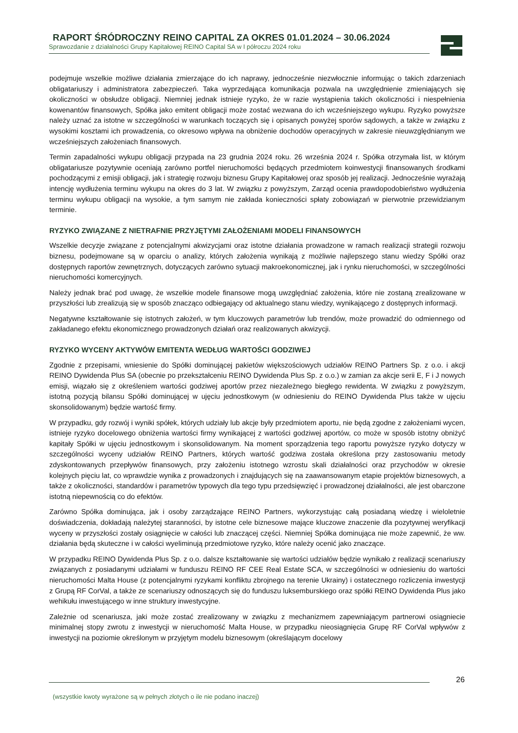RAPORT ŚRÓDROCZNY REINO CAPITAL ZA OKRES 01.01.2024 – 30.06.2024
Sprawozdanie z działalności Grupy Kapitałowej REINO Capital SA w I półroczu 2024 roku
podejmuje wszelkie możliwe działania zmierzające do ich naprawy, jednocześnie niezwłocznie informując o takich zdarzeniach obligatariuszy i administratora zabezpieczeń. Taka wyprzedająca komunikacja pozwala na uwzględnienie zmieniających się okoliczności w obsłudze obligacji. Niemniej jednak istnieje ryzyko, że w razie wystąpienia takich okoliczności i niespełnienia kowenantów finansowych, Spółka jako emitent obligacji może zostać wezwana do ich wcześniejszego wykupu. Ryzyko powyższe należy uznać za istotne w szczególności w warunkach toczących się i opisanych powyżej sporów sądowych, a także w związku z wysokimi kosztami ich prowadzenia, co okresowo wpływa na obniżenie dochodów operacyjnych w zakresie nieuwzględnianym we wcześniejszych założeniach finansowych.
Termin zapadalności wykupu obligacji przypada na 23 grudnia 2024 roku. 26 września 2024 r. Spółka otrzymała list, w którym obligatariusze pozytywnie oceniają zarówno portfel nieruchomości będących przedmiotem koinwestycji finansowanych środkami pochodzącymi z emisji obligacji, jak i strategię rozwoju biznesu Grupy Kapitałowej oraz sposób jej realizacji. Jednocześnie wyrażają intencję wydłużenia terminu wykupu na okres do 3 lat. W związku z powyższym, Zarząd ocenia prawdopodobieństwo wydłużenia terminu wykupu obligacji na wysokie, a tym samym nie zakłada konieczności spłaty zobowiązań w pierwotnie przewidzianym terminie.
RYZYKO ZWIĄZANE Z NIETRAFNIE PRZYJĘTYMI ZAŁOŻENIAMI MODELI FINANSOWYCH
Wszelkie decyzje związane z potencjalnymi akwizycjami oraz istotne działania prowadzone w ramach realizacji strategii rozwoju biznesu, podejmowane są w oparciu o analizy, których założenia wynikają z możliwie najlepszego stanu wiedzy Spółki oraz dostępnych raportów zewnętrznych, dotyczących zarówno sytuacji makroekonomicznej, jak i rynku nieruchomości, w szczególności nieruchomości komercyjnych.
Należy jednak brać pod uwagę, że wszelkie modele finansowe mogą uwzględniać założenia, które nie zostaną zrealizowane w przyszłości lub zrealizują się w sposób znacząco odbiegający od aktualnego stanu wiedzy, wynikającego z dostępnych informacji.
Negatywne kształtowanie się istotnych założeń, w tym kluczowych parametrów lub trendów, może prowadzić do odmiennego od zakładanego efektu ekonomicznego prowadzonych działań oraz realizowanych akwizycji.
RYZYKO WYCENY AKTYWÓW EMITENTA WEDŁUG WARTOŚCI GODZIWEJ
Zgodnie z przepisami, wniesienie do Spółki dominującej pakietów większościowych udziałów REINO Partners Sp. z o.o. i akcji REINO Dywidenda Plus SA (obecnie po przekształceniu REINO Dywidenda Plus Sp. z o.o.) w zamian za akcje serii E, F i J nowych emisji, wiązało się z określeniem wartości godziwej aportów przez niezależnego biegłego rewidenta. W związku z powyższym, istotną pozycją bilansu Spółki dominującej w ujęciu jednostkowym (w odniesieniu do REINO Dywidenda Plus także w ujęciu skonsolidowanym) będzie wartość firmy.
W przypadku, gdy rozwój i wyniki spółek, których udziały lub akcje były przedmiotem aportu, nie będą zgodne z założeniami wycen, istnieje ryzyko docelowego obniżenia wartości firmy wynikającej z wartości godziwej aportów, co może w sposób istotny obniżyć kapitały Spółki w ujęciu jednostkowym i skonsolidowanym. Na moment sporządzenia tego raportu powyższe ryzyko dotyczy w szczególności wyceny udziałów REINO Partners, których wartość godziwa została określona przy zastosowaniu metody zdyskontowanych przepływów finansowych, przy założeniu istotnego wzrostu skali działalności oraz przychodów w okresie kolejnych pięciu lat, co wprawdzie wynika z prowadzonych i znajdujących się na zaawansowanym etapie projektów biznesowych, a także z okoliczności, standardów i parametrów typowych dla tego typu przedsięwzięć i prowadzonej działalności, ale jest obarczone istotną niepewnością co do efektów.
Zarówno Spółka dominująca, jak i osoby zarządzające REINO Partners, wykorzystując całą posiadaną wiedzę i wieloletnie doświadczenia, dokładają należytej staranności, by istotne cele biznesowe mające kluczowe znaczenie dla pozytywnej weryfikacji wyceny w przyszłości zostały osiągnięcie w całości lub znaczącej części. Niemniej Spółka dominująca nie może zapewnić, że ww. działania będą skuteczne i w całości wyeliminują przedmiotowe ryzyko, które należy ocenić jako znaczące.
W przypadku REINO Dywidenda Plus Sp. z o.o. dalsze kształtowanie się wartości udziałów będzie wynikało z realizacji scenariuszy związanych z posiadanymi udziałami w funduszu REINO RF CEE Real Estate SCA, w szczególności w odniesieniu do wartości nieruchomości Malta House (z potencjalnymi ryzykami konfliktu zbrojnego na terenie Ukrainy) i ostatecznego rozliczenia inwestycji z Grupą RF CorVal, a także ze scenariuszy odnoszących się do funduszu luksemburskiego oraz spółki REINO Dywidenda Plus jako wehikułu inwestującego w inne struktury inwestycyjne.
Zależnie od scenariusza, jaki może zostać zrealizowany w związku z mechanizmem zapewniającym partnerowi osiągniecie minimalnej stopy zwrotu z inwestycji w nieruchomość Malta House, w przypadku nieosiągnięcia Grupę RF CorVal wpływów z inwestycji na poziomie określonym w przyjętym modelu biznesowym (określającym docelowy
26
(wszystkie kwoty wyrażone są w pełnych złotych o ile nie podano inaczej)